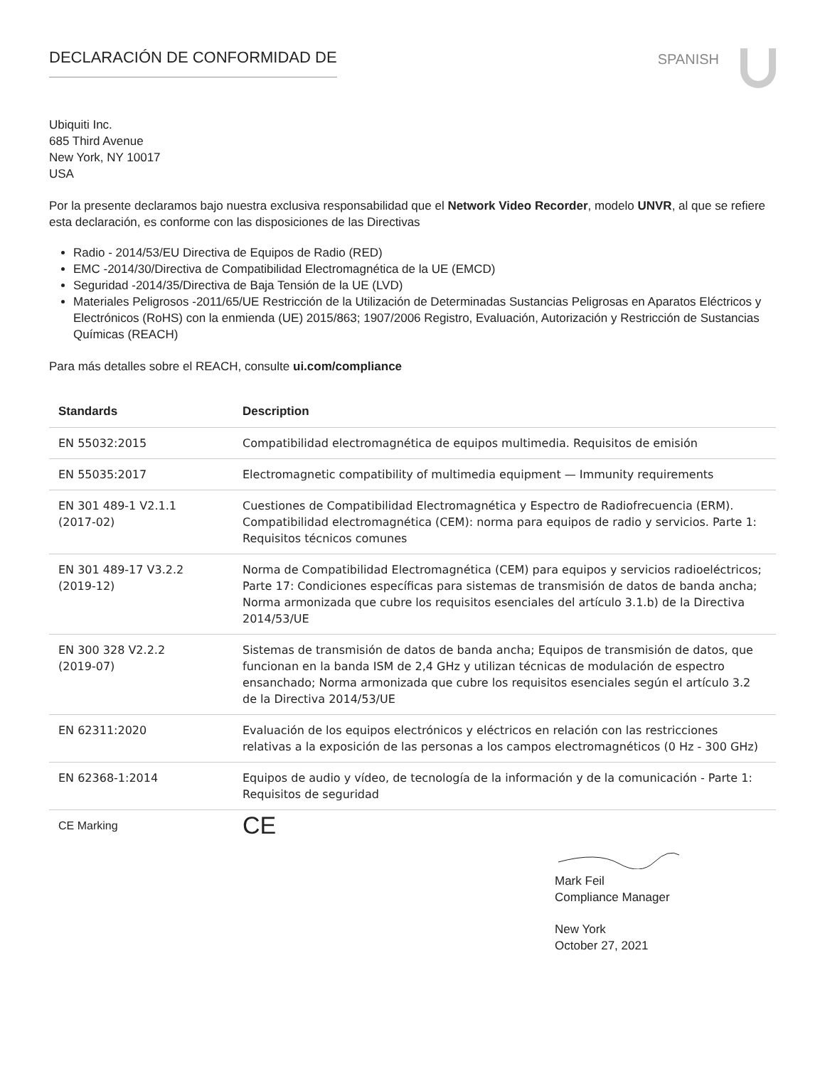DECLARACIÓN DE CONFORMIDAD DE
SPANISH
Ubiquiti Inc.
685 Third Avenue
New York, NY 10017
USA
Por la presente declaramos bajo nuestra exclusiva responsabilidad que el Network Video Recorder, modelo UNVR, al que se refiere esta declaración, es conforme con las disposiciones de las Directivas
Radio - 2014/53/EU Directiva de Equipos de Radio (RED)
EMC -2014/30/Directiva de Compatibilidad Electromagnética de la UE (EMCD)
Seguridad -2014/35/Directiva de Baja Tensión de la UE (LVD)
Materiales Peligrosos -2011/65/UE Restricción de la Utilización de Determinadas Sustancias Peligrosas en Aparatos Eléctricos y Electrónicos (RoHS) con la enmienda (UE) 2015/863; 1907/2006 Registro, Evaluación, Autorización y Restricción de Sustancias Químicas (REACH)
Para más detalles sobre el REACH, consulte ui.com/compliance
| Standards | Description |
| --- | --- |
| EN 55032:2015 | Compatibilidad electromagnética de equipos multimedia. Requisitos de emisión |
| EN 55035:2017 | Electromagnetic compatibility of multimedia equipment — Immunity requirements |
| EN 301 489-1 V2.1.1 (2017-02) | Cuestiones de Compatibilidad Electromagnética y Espectro de Radiofrecuencia (ERM). Compatibilidad electromagnética (CEM): norma para equipos de radio y servicios. Parte 1: Requisitos técnicos comunes |
| EN 301 489-17 V3.2.2 (2019-12) | Norma de Compatibilidad Electromagnética (CEM) para equipos y servicios radioeléctricos; Parte 17: Condiciones específicas para sistemas de transmisión de datos de banda ancha; Norma armonizada que cubre los requisitos esenciales del artículo 3.1.b) de la Directiva 2014/53/UE |
| EN 300 328 V2.2.2 (2019-07) | Sistemas de transmisión de datos de banda ancha; Equipos de transmisión de datos, que funcionan en la banda ISM de 2,4 GHz y utilizan técnicas de modulación de espectro ensanchado; Norma armonizada que cubre los requisitos esenciales según el artículo 3.2 de la Directiva 2014/53/UE |
| EN 62311:2020 | Evaluación de los equipos electrónicos y eléctricos en relación con las restricciones relativas a la exposición de las personas a los campos electromagnéticos (0 Hz - 300 GHz) |
| EN 62368-1:2014 | Equipos de audio y vídeo, de tecnología de la información y de la comunicación - Parte 1: Requisitos de seguridad |
| CE Marking | CE |
Mark Feil
Compliance Manager
New York
October 27, 2021